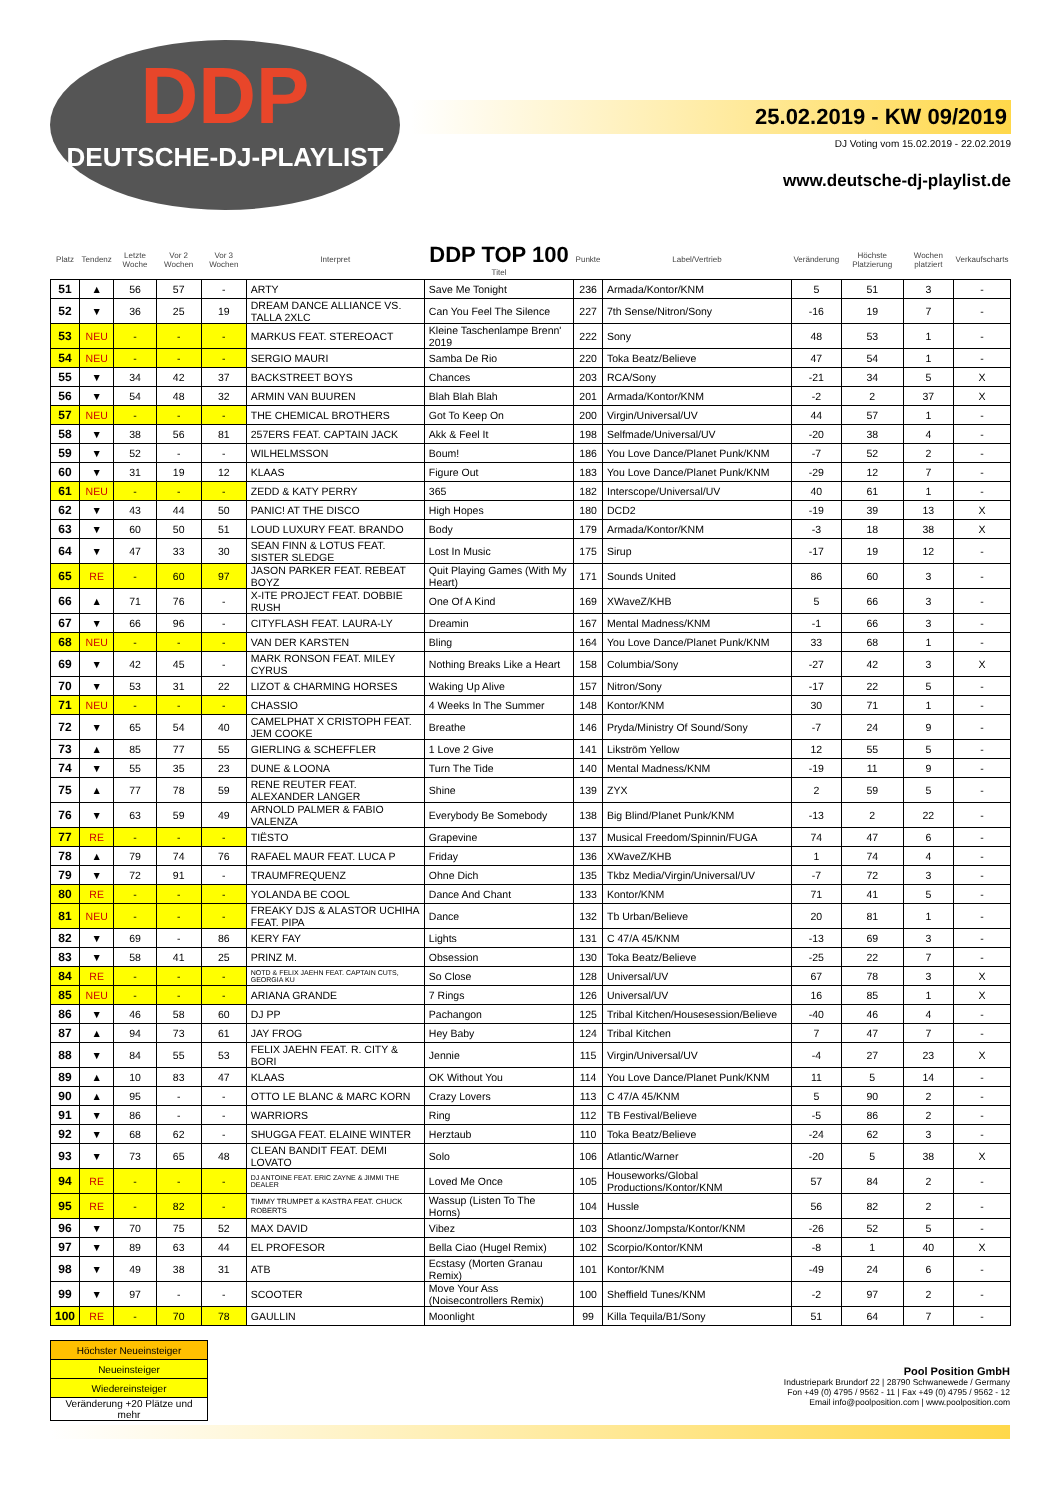DDP
DEUTSCHE-DJ-PLAYLIST
25.02.2019 - KW 09/2019
DJ Voting vom 15.02.2019 - 22.02.2019
www.deutsche-dj-playlist.de
| Platz | Tendenz | Letzte Woche | Vor 2 Wochen | Vor 3 Wochen | Interpret | DDP TOP 100 Titel | Punkte | Label/Vertrieb | Veränderung | Höchste Platzierung | Wochen platziert | Verkaufscharts |
| --- | --- | --- | --- | --- | --- | --- | --- | --- | --- | --- | --- | --- |
| 51 | ▲ | 56 | 57 | - | ARTY | Save Me Tonight | 236 | Armada/Kontor/KNM | 5 | 51 | 3 | - |
| 52 | ▼ | 36 | 25 | 19 | DREAM DANCE ALLIANCE VS. TALLA 2XLC | Can You Feel The Silence | 227 | 7th Sense/Nitron/Sony | -16 | 19 | 7 | - |
| 53 | NEU | - | - | - | MARKUS FEAT. STEREOACT | Kleine Taschenlampe Brenn' 2019 | 222 | Sony | 48 | 53 | 1 | - |
| 54 | NEU | - | - | - | SERGIO MAURI | Samba De Rio | 220 | Toka Beatz/Believe | 47 | 54 | 1 | - |
| 55 | ▼ | 34 | 42 | 37 | BACKSTREET BOYS | Chances | 203 | RCA/Sony | -21 | 34 | 5 | X |
| 56 | ▼ | 54 | 48 | 32 | ARMIN VAN BUUREN | Blah Blah Blah | 201 | Armada/Kontor/KNM | -2 | 2 | 37 | X |
| 57 | NEU | - | - | - | THE CHEMICAL BROTHERS | Got To Keep On | 200 | Virgin/Universal/UV | 44 | 57 | 1 | - |
| 58 | ▼ | 38 | 56 | 81 | 257ERS FEAT. CAPTAIN JACK | Akk & Feel It | 198 | Selfmade/Universal/UV | -20 | 38 | 4 | - |
| 59 | ▼ | 52 | - | - | WILHELMSSON | Boum! | 186 | You Love Dance/Planet Punk/KNM | -7 | 52 | 2 | - |
| 60 | ▼ | 31 | 19 | 12 | KLAAS | Figure Out | 183 | You Love Dance/Planet Punk/KNM | -29 | 12 | 7 | - |
| 61 | NEU | - | - | - | ZEDD & KATY PERRY | 365 | 182 | Interscope/Universal/UV | 40 | 61 | 1 | - |
| 62 | ▼ | 43 | 44 | 50 | PANIC! AT THE DISCO | High Hopes | 180 | DCD2 | -19 | 39 | 13 | X |
| 63 | ▼ | 60 | 50 | 51 | LOUD LUXURY FEAT. BRANDO | Body | 179 | Armada/Kontor/KNM | -3 | 18 | 38 | X |
| 64 | ▼ | 47 | 33 | 30 | SEAN FINN & LOTUS FEAT. SISTER SLEDGE | Lost In Music | 175 | Sirup | -17 | 19 | 12 | - |
| 65 | RE | - | 60 | 97 | JASON PARKER FEAT. REBEAT BOYZ | Quit Playing Games (With My Heart) | 171 | Sounds United | 86 | 60 | 3 | - |
| 66 | ▲ | 71 | 76 | - | X-ITE PROJECT FEAT. DOBBIE RUSH | One Of A Kind | 169 | XWaveZ/KHB | 5 | 66 | 3 | - |
| 67 | ▼ | 66 | 96 | - | CITYFLASH FEAT. LAURA-LY | Dreamin | 167 | Mental Madness/KNM | -1 | 66 | 3 | - |
| 68 | NEU | - | - | - | VAN DER KARSTEN | Bling | 164 | You Love Dance/Planet Punk/KNM | 33 | 68 | 1 | - |
| 69 | ▼ | 42 | 45 | - | MARK RONSON FEAT. MILEY CYRUS | Nothing Breaks Like a Heart | 158 | Columbia/Sony | -27 | 42 | 3 | X |
| 70 | ▼ | 53 | 31 | 22 | LIZOT & CHARMING HORSES | Waking Up Alive | 157 | Nitron/Sony | -17 | 22 | 5 | - |
| 71 | NEU | - | - | - | CHASSIO | 4 Weeks In The Summer | 148 | Kontor/KNM | 30 | 71 | 1 | - |
| 72 | ▼ | 65 | 54 | 40 | CAMELPHAT X CRISTOPH FEAT. JEM COOKE | Breathe | 146 | Pryda/Ministry Of Sound/Sony | -7 | 24 | 9 | - |
| 73 | ▲ | 85 | 77 | 55 | GIERLING & SCHEFFLER | 1 Love 2 Give | 141 | Likström Yellow | 12 | 55 | 5 | - |
| 74 | ▼ | 55 | 35 | 23 | DUNE & LOONA | Turn The Tide | 140 | Mental Madness/KNM | -19 | 11 | 9 | - |
| 75 | ▲ | 77 | 78 | 59 | RENE REUTER FEAT. ALEXANDER LANGER | Shine | 139 | ZYX | 2 | 59 | 5 | - |
| 76 | ▼ | 63 | 59 | 49 | ARNOLD PALMER & FABIO VALENZA | Everybody Be Somebody | 138 | Big Blind/Planet Punk/KNM | -13 | 2 | 22 | - |
| 77 | RE | - | - | - | TIËSTO | Grapevine | 137 | Musical Freedom/Spinnin/FUGA | 74 | 47 | 6 | - |
| 78 | ▲ | 79 | 74 | 76 | RAFAEL MAUR FEAT. LUCA P | Friday | 136 | XWaveZ/KHB | 1 | 74 | 4 | - |
| 79 | ▼ | 72 | 91 | - | TRAUMFREQUENZ | Ohne Dich | 135 | Tkbz Media/Virgin/Universal/UV | -7 | 72 | 3 | - |
| 80 | RE | - | - | - | YOLANDA BE COOL | Dance And Chant | 133 | Kontor/KNM | 71 | 41 | 5 | - |
| 81 | NEU | - | - | - | FREAKY DJS & ALASTOR UCHIHA FEAT. PIPA | Dance | 132 | Tb Urban/Believe | 20 | 81 | 1 | - |
| 82 | ▼ | 69 | - | 86 | KERY FAY | Lights | 131 | C 47/A 45/KNM | -13 | 69 | 3 | - |
| 83 | ▼ | 58 | 41 | 25 | PRINZ M. | Obsession | 130 | Toka Beatz/Believe | -25 | 22 | 7 | - |
| 84 | RE | - | - | - | NOTD & FELIX JAEHN FEAT. CAPTAIN CUTS, GEORGIA KU | So Close | 128 | Universal/UV | 67 | 78 | 3 | X |
| 85 | NEU | - | - | - | ARIANA GRANDE | 7 Rings | 126 | Universal/UV | 16 | 85 | 1 | X |
| 86 | ▼ | 46 | 58 | 60 | DJ PP | Pachangon | 125 | Tribal Kitchen/Housesession/Believe | -40 | 46 | 4 | - |
| 87 | ▲ | 94 | 73 | 61 | JAY FROG | Hey Baby | 124 | Tribal Kitchen | 7 | 47 | 7 | - |
| 88 | ▼ | 84 | 55 | 53 | FELIX JAEHN FEAT. R. CITY & BORI | Jennie | 115 | Virgin/Universal/UV | -4 | 27 | 23 | X |
| 89 | ▲ | 10 | 83 | 47 | KLAAS | OK Without You | 114 | You Love Dance/Planet Punk/KNM | 11 | 5 | 14 | - |
| 90 | ▲ | 95 | - | - | OTTO LE BLANC & MARC KORN | Crazy Lovers | 113 | C 47/A 45/KNM | 5 | 90 | 2 | - |
| 91 | ▼ | 86 | - | - | WARRIORS | Ring | 112 | TB Festival/Believe | -5 | 86 | 2 | - |
| 92 | ▼ | 68 | 62 | - | SHUGGA FEAT. ELAINE WINTER | Herztaub | 110 | Toka Beatz/Believe | -24 | 62 | 3 | - |
| 93 | ▼ | 73 | 65 | 48 | CLEAN BANDIT FEAT. DEMI LOVATO | Solo | 106 | Atlantic/Warner | -20 | 5 | 38 | X |
| 94 | RE | - | - | - | DJ ANTOINE FEAT. ERIC ZAYNE & JIMMI THE DEALER | Loved Me Once | 105 | Houseworks/Global Productions/Kontor/KNM | 57 | 84 | 2 | - |
| 95 | RE | - | 82 | - | TIMMY TRUMPET & KASTRA FEAT. CHUCK ROBERTS | Wassup (Listen To The Horns) | 104 | Hussle | 56 | 82 | 2 | - |
| 96 | ▼ | 70 | 75 | 52 | MAX DAVID | Vibez | 103 | Shoonz/Jompsta/Kontor/KNM | -26 | 52 | 5 | - |
| 97 | ▼ | 89 | 63 | 44 | EL PROFESOR | Bella Ciao (Hugel Remix) | 102 | Scorpio/Kontor/KNM | -8 | 1 | 40 | X |
| 98 | ▼ | 49 | 38 | 31 | ATB | Ecstasy (Morten Granau Remix) | 101 | Kontor/KNM | -49 | 24 | 6 | - |
| 99 | ▼ | 97 | - | - | SCOOTER | Move Your Ass (Noisecontrollers Remix) | 100 | Sheffield Tunes/KNM | -2 | 97 | 2 | - |
| 100 | RE | - | 70 | 78 | GAULLIN | Moonlight | 99 | Killa Tequila/B1/Sony | 51 | 64 | 7 | - |
| Höchster Neueinsteiger |
| Neueinsteiger |
| Wiedereinsteiger |
| Veränderung +20 Plätze und mehr |
Pool Position GmbH
Industriepark Brundorf 22 | 28790 Schwanewede / Germany
Fon +49 (0) 4795 / 9562 - 11 | Fax +49 (0) 4795 / 9562 - 12
Email info@poolposition.com | www.poolposition.com